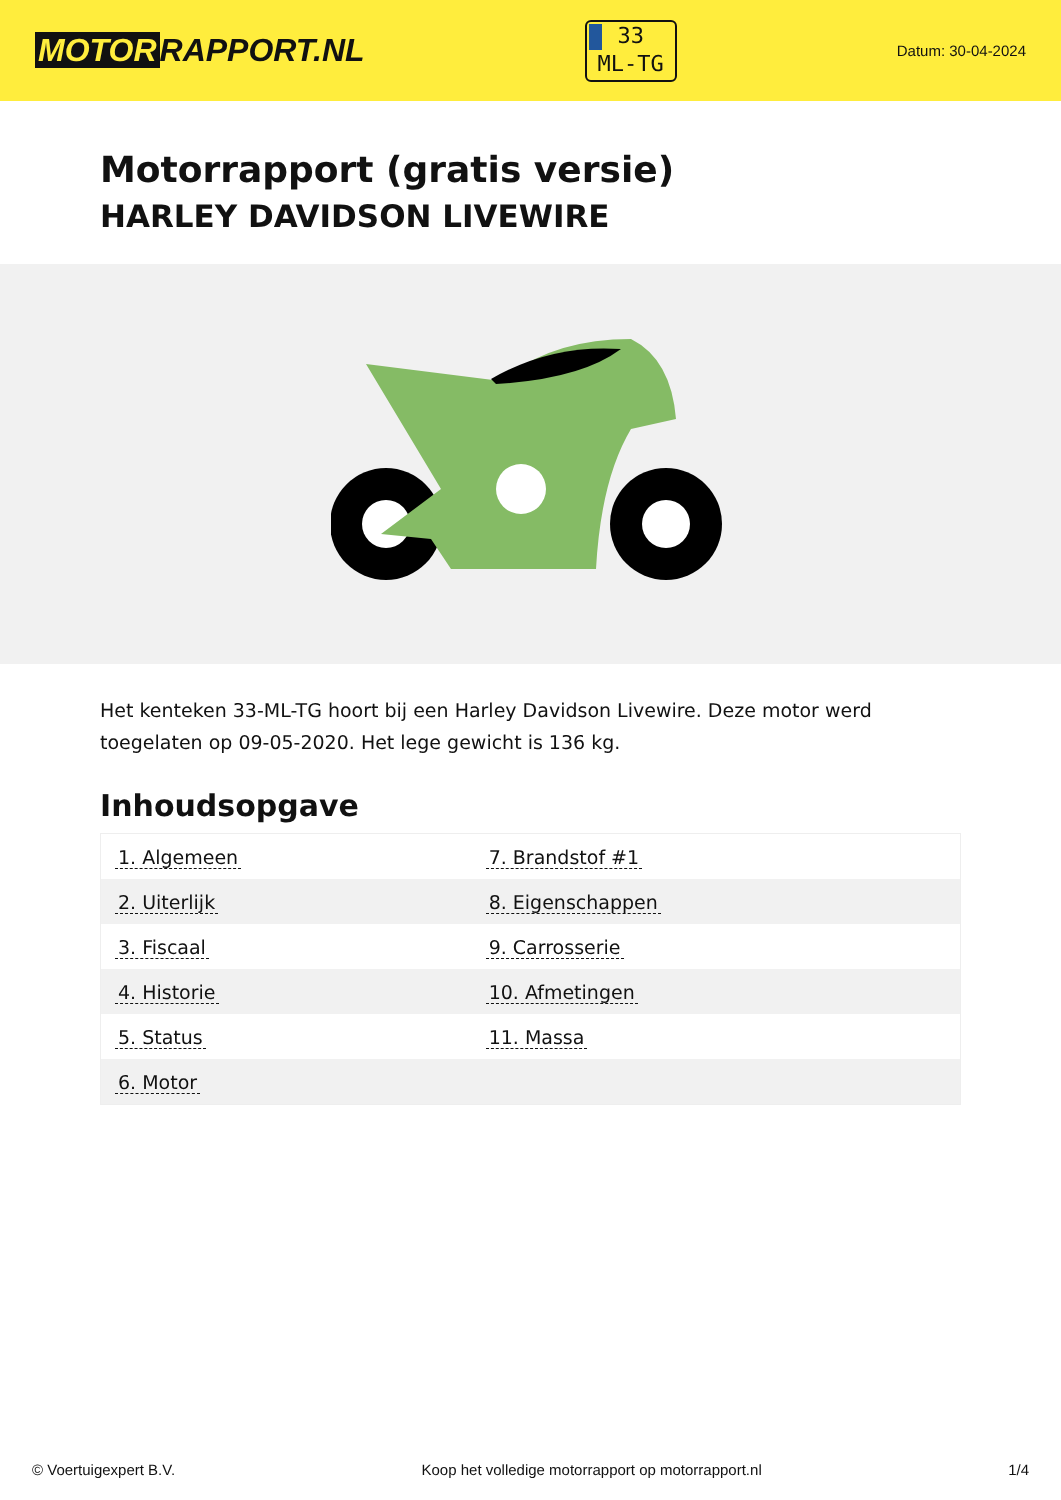MOTOR RAPPORT.NL
33
ML-TG
Datum: 30-04-2024
Motorrapport (gratis versie)
HARLEY DAVIDSON LIVEWIRE
Het kenteken 33-ML-TG hoort bij een Harley Davidson Livewire. Deze motor werd toegelaten op 09-05-2020. Het lege gewicht is 136 kg.
Inhoudsopgave
| 1. Algemeen | 7. Brandstof #1 |
| 2. Uiterlijk | 8. Eigenschappen |
| 3. Fiscaal | 9. Carrosserie |
| 4. Historie | 10. Afmetingen |
| 5. Status | 11. Massa |
| 6. Motor | |
© Voertuigexpert B.V. Koop het volledige motorrapport op motorrapport.nl
1/4